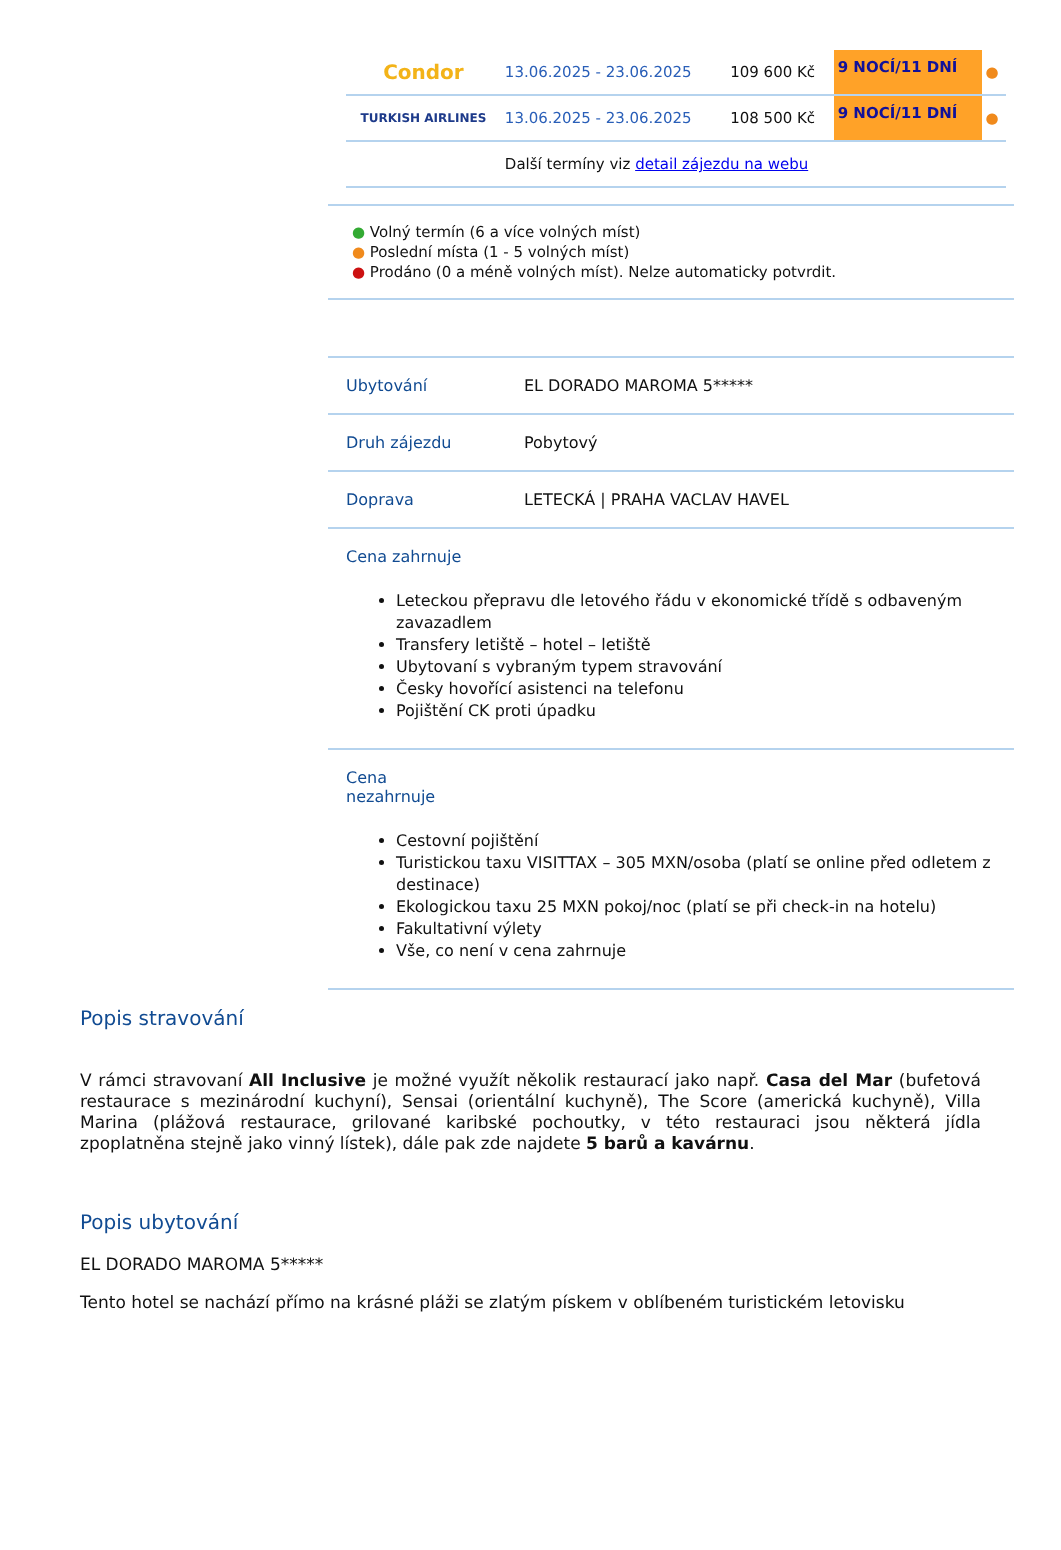| Condor | 13.06.2025 - 23.06.2025 | 109 600 Kč | 9 NOCÍ/11 DNÍ | ● |
| TURKISH AIRLINES | 13.06.2025 - 23.06.2025 | 108 500 Kč | 9 NOCÍ/11 DNÍ | ● |
| | Další termíny viz detail zájezdu na webu | | | |
● Volný termín (6 a více volných míst)
● Poslední místa (1 - 5 volných míst)
● Prodáno (0 a méně volných míst). Nelze automaticky potvrdit.
| Ubytování | EL DORADO MAROMA 5***** |
| Druh zájezdu | Pobytový |
| Doprava | LETECKÁ / PRAHA VACLAV HAVEL |
| Cena zahrnuje Leteckou přepravu dle letového řádu v ekonomické třídě s odbaveným zavazadlem Transfery letiště – hotel – letiště Ubytovaní s vybraným typem stravování Česky hovořící asistenci na telefonu Pojištění CK proti úpadku | |
| Cena nezahrnuje Cestovní pojištění Turistickou taxu VISITTAX – 305 MXN/osoba (platí se online před odletem z destinace) Ekologickou taxu 25 MXN pokoj/noc (platí se při check-in na hotelu) Fakultativní výlety Vše, co není v cena zahrnuje | |
Popis stravování
V rámci stravovaní All Inclusive je možné využít několik restaurací jako např. Casa del Mar (bufetová restaurace s mezinárodní kuchyní), Sensai (orientální kuchyně), The Score (americká kuchyně), Villa Marina (plážová restaurace, grilované karibské pochoutky, v této restauraci jsou některá jídla zpoplatněna stejně jako vinný lístek), dále pak zde najdete 5 barů a kavárnu.
Popis ubytování
EL DORADO MAROMA 5*****
Tento hotel se nachází přímo na krásné pláži se zlatým pískem v oblíbeném turistickém letovisku